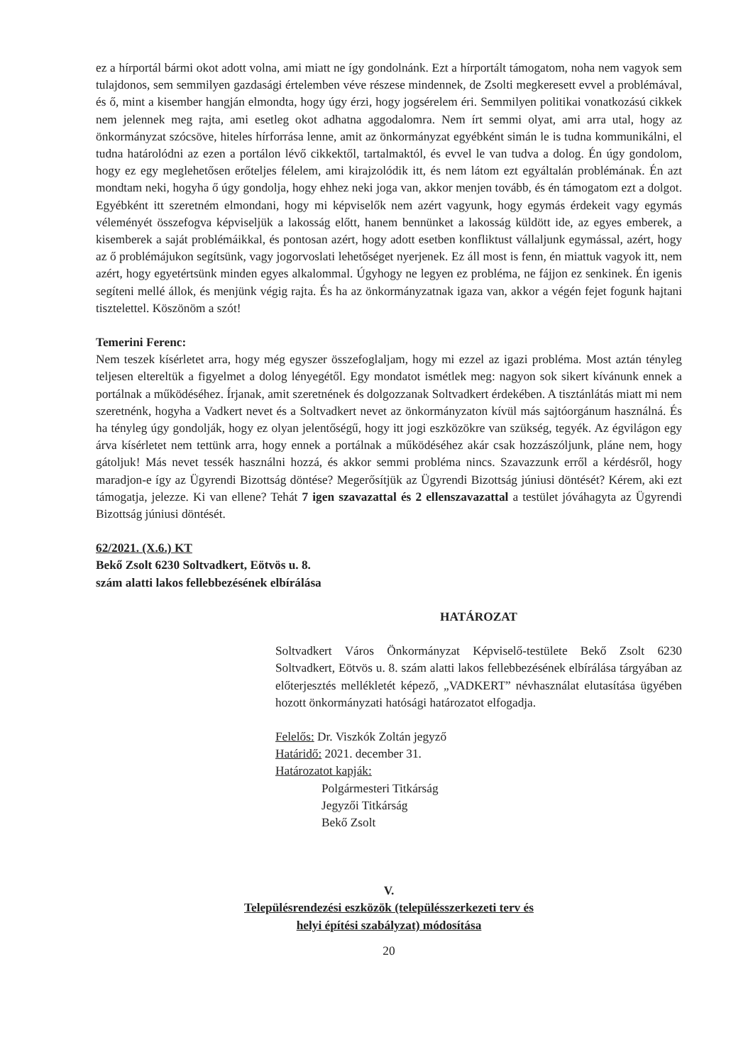ez a hírportál bármi okot adott volna, ami miatt ne így gondolnánk. Ezt a hírportált támogatom, noha nem vagyok sem tulajdonos, sem semmilyen gazdasági értelemben véve részese mindennek, de Zsolti megkeresett evvel a problémával, és ő, mint a kisember hangján elmondta, hogy úgy érzi, hogy jogsérelem éri. Semmilyen politikai vonatkozású cikkek nem jelennek meg rajta, ami esetleg okot adhatna aggodalomra. Nem írt semmi olyat, ami arra utal, hogy az önkormányzat szócsöve, hiteles hírforrása lenne, amit az önkormányzat egyébként simán le is tudna kommunikálni, el tudna határolódni az ezen a portálon lévő cikkektől, tartalmaktól, és evvel le van tudva a dolog. Én úgy gondolom, hogy ez egy meglehetősen erőteljes félelem, ami kirajzolódik itt, és nem látom ezt egyáltalán problémának. Én azt mondtam neki, hogyha ő úgy gondolja, hogy ehhez neki joga van, akkor menjen tovább, és én támogatom ezt a dolgot. Egyébként itt szeretném elmondani, hogy mi képviselők nem azért vagyunk, hogy egymás érdekeit vagy egymás véleményét összefogva képviseljük a lakosság előtt, hanem bennünket a lakosság küldött ide, az egyes emberek, a kisemberek a saját problémáikkal, és pontosan azért, hogy adott esetben konfliktust vállaljunk egymással, azért, hogy az ő problémájukon segítsünk, vagy jogorvoslati lehetőséget nyerjenek. Ez áll most is fenn, én miattuk vagyok itt, nem azért, hogy egyetértsünk minden egyes alkalommal. Úgyhogy ne legyen ez probléma, ne fájjon ez senkinek. Én igenis segíteni mellé állok, és menjünk végig rajta. És ha az önkormányzatnak igaza van, akkor a végén fejet fogunk hajtani tisztelettel. Köszönöm a szót!
Temerini Ferenc:
Nem teszek kísérletet arra, hogy még egyszer összefoglaljam, hogy mi ezzel az igazi probléma. Most aztán tényleg teljesen eltereltük a figyelmet a dolog lényegétől. Egy mondatot ismétlek meg: nagyon sok sikert kívánunk ennek a portálnak a működéséhez. Írjanak, amit szeretnének és dolgozzanak Soltvadkert érdekében. A tisztánlátás miatt mi nem szeretnénk, hogyha a Vadkert nevet és a Soltvadkert nevet az önkormányzaton kívül más sajtóorgánum használná. És ha tényleg úgy gondolják, hogy ez olyan jelentőségű, hogy itt jogi eszközökre van szükség, tegyék. Az égvilágon egy árva kísérletet nem tettünk arra, hogy ennek a portálnak a működéséhez akár csak hozzászóljunk, pláne nem, hogy gátoljuk! Más nevet tessék használni hozzá, és akkor semmi probléma nincs. Szavazzunk erről a kérdésről, hogy maradjon-e így az Ügyrendi Bizottság döntése? Megerősítjük az Ügyrendi Bizottság júniusi döntését? Kérem, aki ezt támogatja, jelezze. Ki van ellene? Tehát 7 igen szavazattal és 2 ellenszavazattal a testület jóváhagyta az Ügyrendi Bizottság júniusi döntését.
62/2021. (X.6.) KT
Bekő Zsolt 6230 Soltvadkert, Eötvös u. 8.
szám alatti lakos fellebbezésének elbírálása
HATÁROZAT
Soltvadkert Város Önkormányzat Képviselő-testülete Bekő Zsolt 6230 Soltvadkert, Eötvös u. 8. szám alatti lakos fellebbezésének elbírálása tárgyában az előterjesztés mellékletét képező, „VADKERT” névhasználat elutasítása ügyében hozott önkormányzati hatósági határozatot elfogadja.
Felelős: Dr. Viszkók Zoltán jegyző
Határidő: 2021. december 31.
Határozatot kapják:
Polgármesteri Titkárság
Jegyzői Titkárság
Bekő Zsolt
V.
Településrendezési eszközök (településszerkezeti terv és
helyi építési szabályzat) módosítása
20